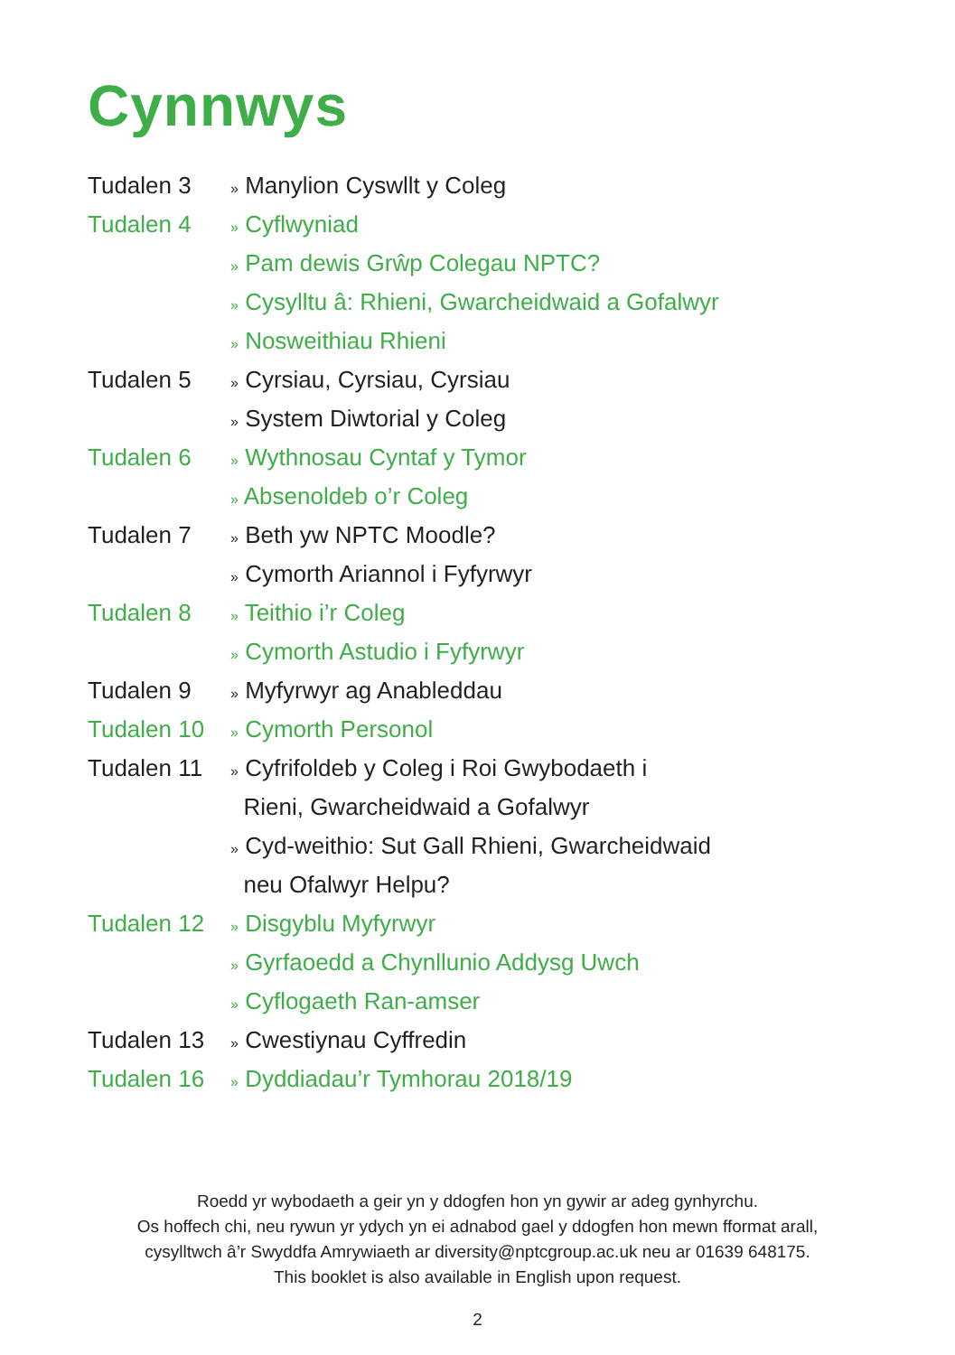Cynnwys
Tudalen 3
» Manylion Cyswllt y Coleg
Tudalen 4
» Cyflwyniad
» Pam dewis Grŵp Colegau NPTC?
» Cysylltu â: Rhieni, Gwarcheidwaid a Gofalwyr
» Nosweithiau Rhieni
Tudalen 5
» Cyrsiau, Cyrsiau, Cyrsiau
» System Diwtorial y Coleg
Tudalen 6
» Wythnosau Cyntaf y Tymor
» Absenoldeb o’r Coleg
Tudalen 7
» Beth yw NPTC Moodle?
» Cymorth Ariannol i Fyfyrwyr
Tudalen 8
» Teithio i’r Coleg
» Cymorth Astudio i Fyfyrwyr
Tudalen 9
» Myfyrwyr ag Anableddau
Tudalen 10
» Cymorth Personol
Tudalen 11
» Cyfrifoldeb y Coleg i Roi Gwybodaeth i
Rieni, Gwarcheidwaid a Gofalwyr
» Cyd-weithio: Sut Gall Rhieni, Gwarcheidwaid
neu Ofalwyr Helpu?
Tudalen 12
» Disgyblu Myfyrwyr
» Gyrfaoedd a Chynllunio Addysg Uwch
» Cyflogaeth Ran-amser
Tudalen 13
» Cwestiynau Cyffredin
Tudalen 16
» Dyddiadau’r Tymhorau 2018/19
Roedd yr wybodaeth a geir yn y ddogfen hon yn gywir ar adeg gynhyrchu.
Os hoffech chi, neu rywun yr ydych yn ei adnabod gael y ddogfen hon mewn fformat arall,
cysylltwch â’r Swyddfa Amrywiaeth ar diversity@nptcgroup.ac.uk neu ar 01639 648175.
This booklet is also available in English upon request.
2